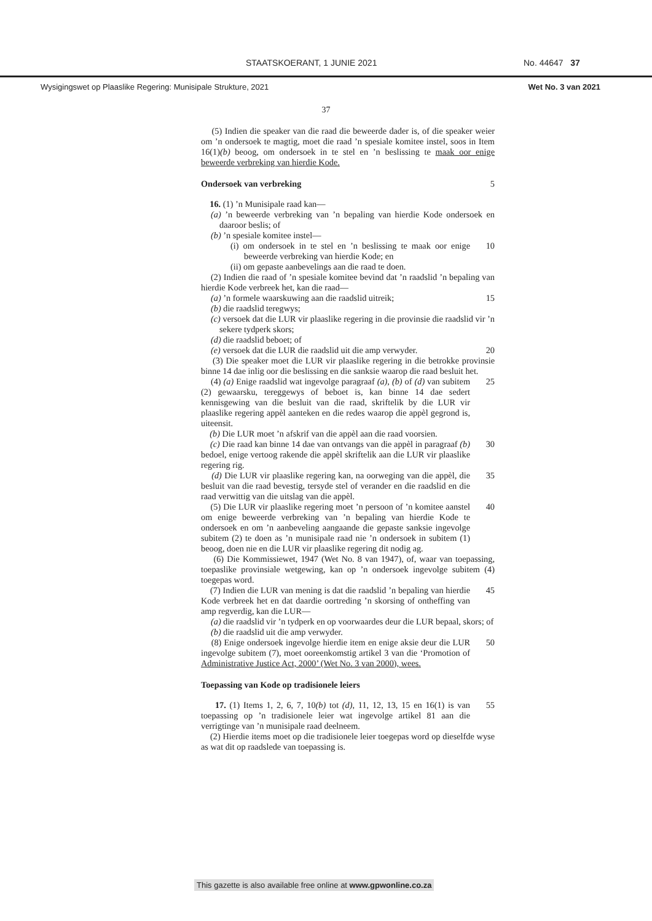STAATSKOERANT, 1 JUNIE 2021 No. 44647 37
Wysigingswet op Plaaslike Regering: Munisipale Strukture, 2021 Wet No. 3 van 2021
37
(5) Indien die speaker van die raad die beweerde dader is, of die speaker weier om ’n ondersoek te magtig, moet die raad ’n spesiale komitee instel, soos in Item 16(1)(b) beoog, om ondersoek in te stel en ’n beslissing te maak oor enige beweerde verbreking van hierdie Kode.
Ondersoek van verbreking 5
16. (1) ’n Munisipale raad kan—
(a) ’n beweerde verbreking van ’n bepaling van hierdie Kode ondersoek en daaroor beslis; of
(b) ’n spesiale komitee instel—
(i) om ondersoek in te stel en ’n beslissing te maak oor enige beweerde verbreking van hierdie Kode; en
10
(ii) om gepaste aanbevelings aan die raad te doen.
(2) Indien die raad of ’n spesiale komitee bevind dat ’n raadslid ’n bepaling van hierdie Kode verbreek het, kan die raad—
(a) ’n formele waarskuwing aan die raadslid uitreik;
15
(b) die raadslid teregwys;
(c) versoek dat die LUR vir plaaslike regering in die provinsie die raadslid vir ’n sekere tydperk skors;
(d) die raadslid beboet; of
(e) versoek dat die LUR die raadslid uit die amp verwyder.
20
(3) Die speaker moet die LUR vir plaaslike regering in die betrokke provinsie binne 14 dae inlig oor die beslissing en die sanksie waarop die raad besluit het.
(4) (a) Enige raadslid wat ingevolge paragraaf (a), (b) of (d) van subitem (2) gewaarsku, tereggewys of beboet is, kan binne 14 dae sedert kennisgewing van die besluit van die raad, skriftelik by die LUR vir plaaslike regering appèl aanteken en die redes waarop die appèl gegrond is, uiteensit.
25
(b) Die LUR moet ’n afskrif van die appèl aan die raad voorsien.
(c) Die raad kan binne 14 dae van ontvangs van die appèl in paragraaf (b) bedoel, enige vertoog rakende die appèl skriftelik aan die LUR vir plaaslike regering rig.
30
(d) Die LUR vir plaaslike regering kan, na oorweging van die appèl, die besluit van die raad bevestig, tersyde stel of verander en die raadslid en die raad verwittig van die uitslag van die appèl.
35
(5) Die LUR vir plaaslike regering moet ’n persoon of ’n komitee aanstel om enige beweerde verbreking van ’n bepaling van hierdie Kode te ondersoek en om ’n aanbeveling aangaande die gepaste sanksie ingevolge subitem (2) te doen as ’n munisipale raad nie ’n ondersoek in subitem (1) beoog, doen nie en die LUR vir plaaslike regering dit nodig ag.
40
(6) Die Kommissiewet, 1947 (Wet No. 8 van 1947), of, waar van toepassing, toepaslike provinsiale wetgewing, kan op ’n ondersoek ingevolge subitem (4) toegepas word.
(7) Indien die LUR van mening is dat die raadslid ’n bepaling van hierdie Kode verbreek het en dat daardie oortreding ’n skorsing of ontheffing van amp regverdig, kan die LUR—
45
(a) die raadslid vir ’n tydperk en op voorwaardes deur die LUR bepaal, skors; of
(b) die raadslid uit die amp verwyder.
(8) Enige ondersoek ingevolge hierdie item en enige aksie deur die LUR ingevolge subitem (7), moet ooreenkomstig artikel 3 van die ‘Promotion of Administrative Justice Act, 2000’ (Wet No. 3 van 2000), wees.
50
Toepassing van Kode op tradisionele leiers
17. (1) Items 1, 2, 6, 7, 10(b) tot (d), 11, 12, 13, 15 en 16(1) is van toepassing op ’n tradisionele leier wat ingevolge artikel 81 aan die verrigtinge van ’n munisipale raad deelneem.
55
(2) Hierdie items moet op die tradisionele leier toegepas word op dieselfde wyse as wat dit op raadslede van toepassing is.
This gazette is also available free online at www.gpwonline.co.za